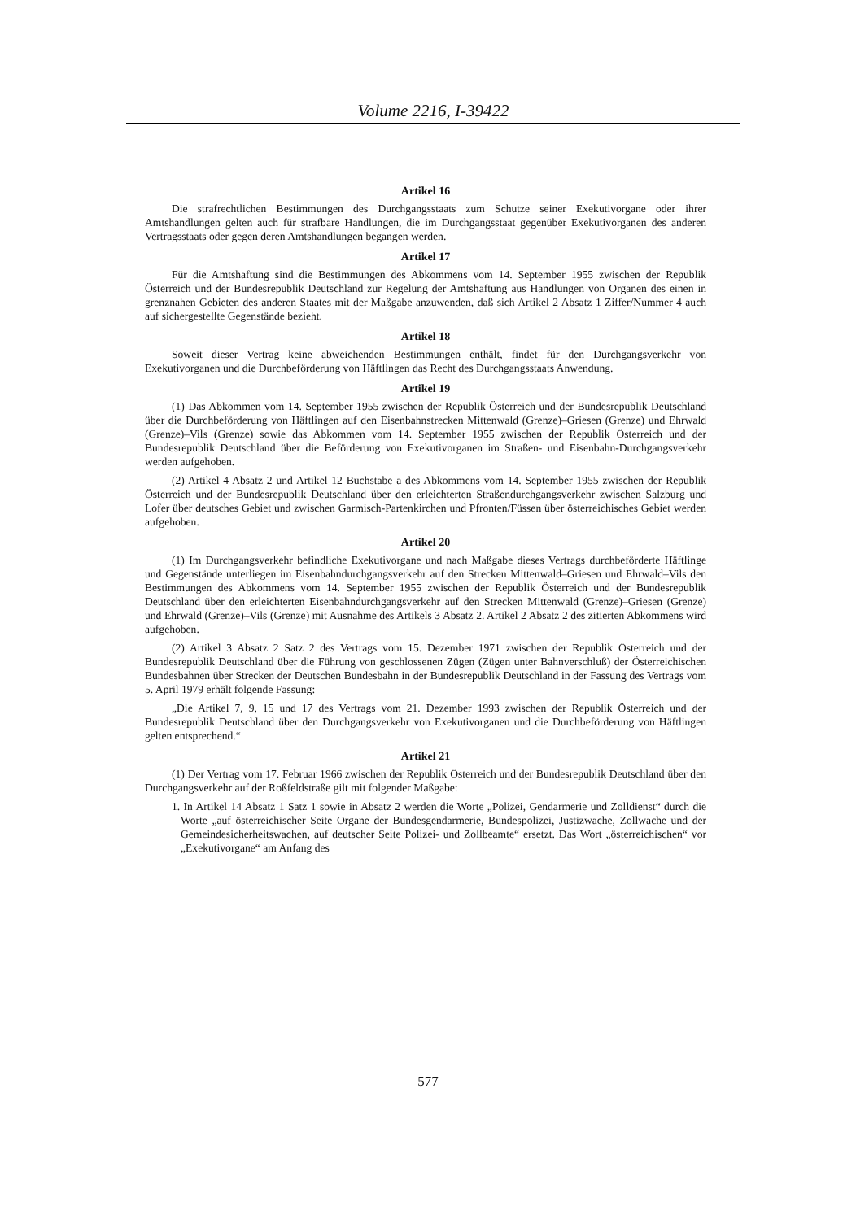Volume 2216, I-39422
Artikel 16
Die strafrechtlichen Bestimmungen des Durchgangsstaats zum Schutze seiner Exekutivorgane oder ihrer Amtshandlungen gelten auch für strafbare Handlungen, die im Durchgangsstaat gegenüber Exekutivorganen des anderen Vertragsstaats oder gegen deren Amtshandlungen begangen werden.
Artikel 17
Für die Amtshaftung sind die Bestimmungen des Abkommens vom 14. September 1955 zwischen der Republik Österreich und der Bundesrepublik Deutschland zur Regelung der Amtshaftung aus Handlungen von Organen des einen in grenznahen Gebieten des anderen Staates mit der Maßgabe anzuwenden, daß sich Artikel 2 Absatz 1 Ziffer/Nummer 4 auch auf sichergestellte Gegenstände bezieht.
Artikel 18
Soweit dieser Vertrag keine abweichenden Bestimmungen enthält, findet für den Durchgangsverkehr von Exekutivorganen und die Durchbeförderung von Häftlingen das Recht des Durchgangsstaats Anwendung.
Artikel 19
(1) Das Abkommen vom 14. September 1955 zwischen der Republik Österreich und der Bundesrepublik Deutschland über die Durchbeförderung von Häftlingen auf den Eisenbahnstrecken Mittenwald (Grenze)–Griesen (Grenze) und Ehrwald (Grenze)–Vils (Grenze) sowie das Abkommen vom 14. September 1955 zwischen der Republik Österreich und der Bundesrepublik Deutschland über die Beförderung von Exekutivorganen im Straßen- und Eisenbahn-Durchgangsverkehr werden aufgehoben.
(2) Artikel 4 Absatz 2 und Artikel 12 Buchstabe a des Abkommens vom 14. September 1955 zwischen der Republik Österreich und der Bundesrepublik Deutschland über den erleichterten Straßendurchgangsverkehr zwischen Salzburg und Lofer über deutsches Gebiet und zwischen Garmisch-Partenkirchen und Pfronten/Füssen über österreichisches Gebiet werden aufgehoben.
Artikel 20
(1) Im Durchgangsverkehr befindliche Exekutivorgane und nach Maßgabe dieses Vertrags durchbeförderte Häftlinge und Gegenstände unterliegen im Eisenbahndurchgangsverkehr auf den Strecken Mittenwald–Griesen und Ehrwald–Vils den Bestimmungen des Abkommens vom 14. September 1955 zwischen der Republik Österreich und der Bundesrepublik Deutschland über den erleichterten Eisenbahndurchgangsverkehr auf den Strecken Mittenwald (Grenze)–Griesen (Grenze) und Ehrwald (Grenze)–Vils (Grenze) mit Ausnahme des Artikels 3 Absatz 2. Artikel 2 Absatz 2 des zitierten Abkommens wird aufgehoben.
(2) Artikel 3 Absatz 2 Satz 2 des Vertrags vom 15. Dezember 1971 zwischen der Republik Österreich und der Bundesrepublik Deutschland über die Führung von geschlossenen Zügen (Zügen unter Bahnverschluß) der Österreichischen Bundesbahnen über Strecken der Deutschen Bundesbahn in der Bundesrepublik Deutschland in der Fassung des Vertrags vom 5. April 1979 erhält folgende Fassung:
„Die Artikel 7, 9, 15 und 17 des Vertrags vom 21. Dezember 1993 zwischen der Republik Österreich und der Bundesrepublik Deutschland über den Durchgangsverkehr von Exekutivorganen und die Durchbeförderung von Häftlingen gelten entsprechend.“
Artikel 21
(1) Der Vertrag vom 17. Februar 1966 zwischen der Republik Österreich und der Bundesrepublik Deutschland über den Durchgangsverkehr auf der Roßfeldstraße gilt mit folgender Maßgabe:
1. In Artikel 14 Absatz 1 Satz 1 sowie in Absatz 2 werden die Worte „Polizei, Gendarmerie und Zolldienst“ durch die Worte „auf österreichischer Seite Organe der Bundesgendarmerie, Bundespolizei, Justizwache, Zollwache und der Gemeindesicherheitswachen, auf deutscher Seite Polizei- und Zollbeamte“ ersetzt. Das Wort „österreichischen“ vor „Exekutivorgane“ am Anfang des
577